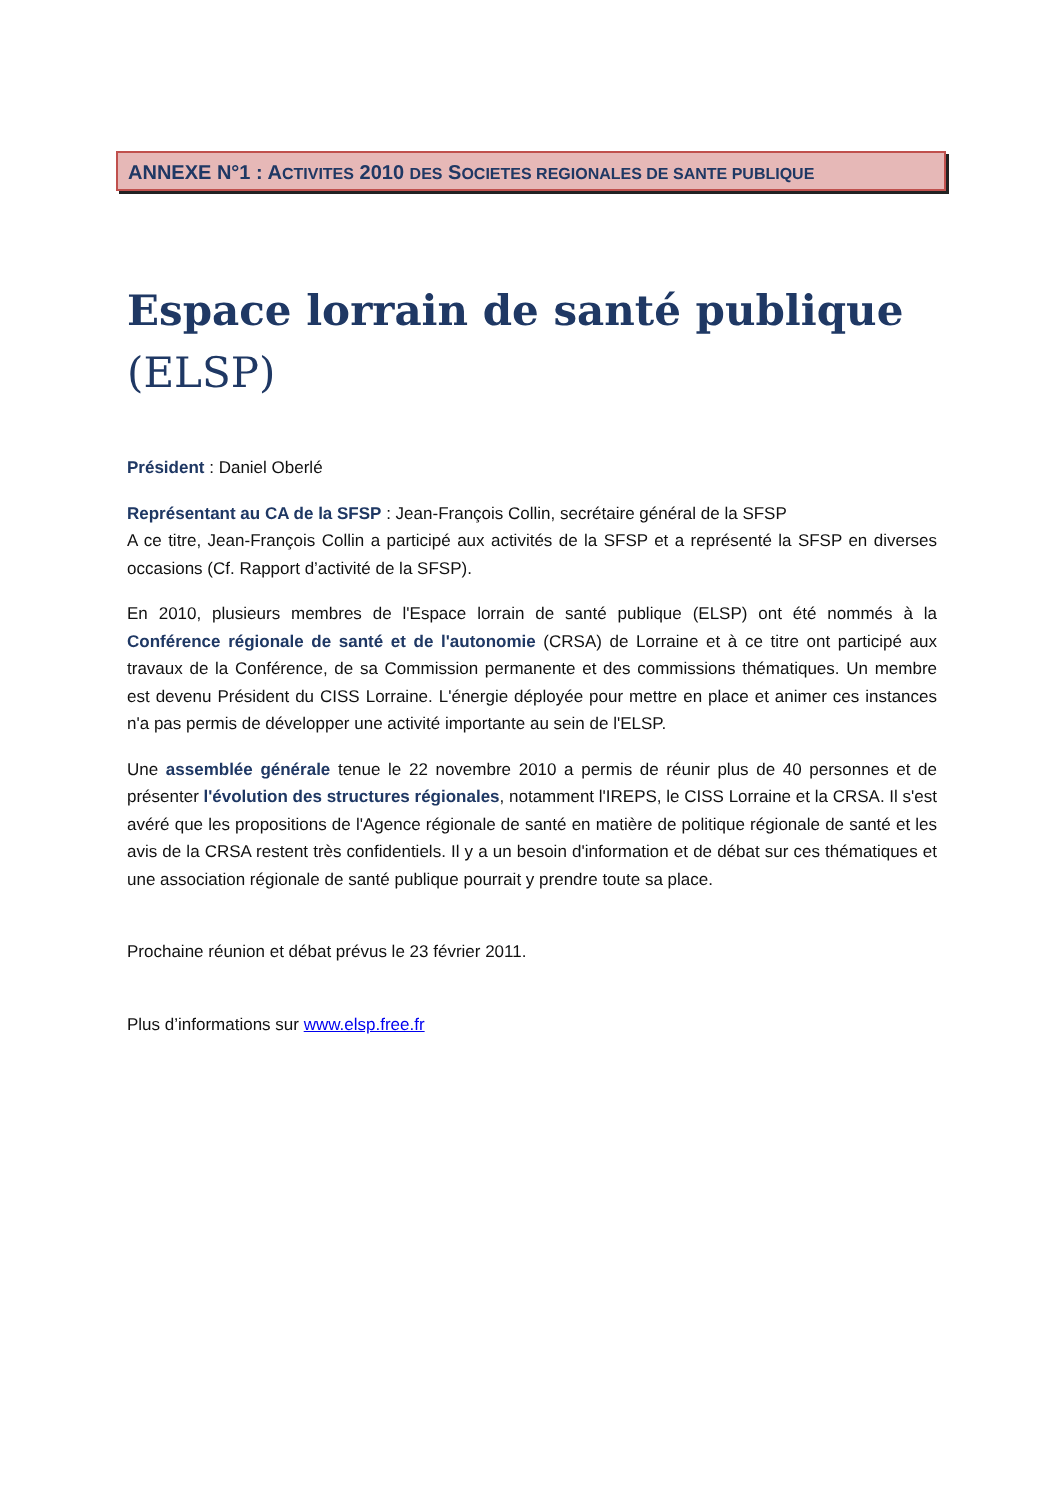ANNEXE N°1 : ACTIVITES 2010 DES SOCIETES REGIONALES DE SANTE PUBLIQUE
Espace lorrain de santé publique (ELSP)
Président : Daniel Oberlé
Représentant au CA de la SFSP : Jean-François Collin, secrétaire général de la SFSP
A ce titre, Jean-François Collin a participé aux activités de la SFSP et a représenté la SFSP en diverses occasions (Cf. Rapport d’activité de la SFSP).
En 2010, plusieurs membres de l'Espace lorrain de santé publique (ELSP) ont été nommés à la Conférence régionale de santé et de l'autonomie (CRSA) de Lorraine et à ce titre ont participé aux travaux de la Conférence, de sa Commission permanente et des commissions thématiques. Un membre est devenu Président du CISS Lorraine. L'énergie déployée pour mettre en place et animer ces instances n'a pas permis de développer une activité importante au sein de l'ELSP.
Une assemblée générale tenue le 22 novembre 2010 a permis de réunir plus de 40 personnes et de présenter l'évolution des structures régionales, notamment l'IREPS, le CISS Lorraine et la CRSA. Il s'est avéré que les propositions de l'Agence régionale de santé en matière de politique régionale de santé et les avis de la CRSA restent très confidentiels. Il y a un besoin d'information et de débat sur ces thématiques et une association régionale de santé publique pourrait y prendre toute sa place.
Prochaine réunion et débat prévus le 23 février 2011.
Plus d’informations sur www.elsp.free.fr